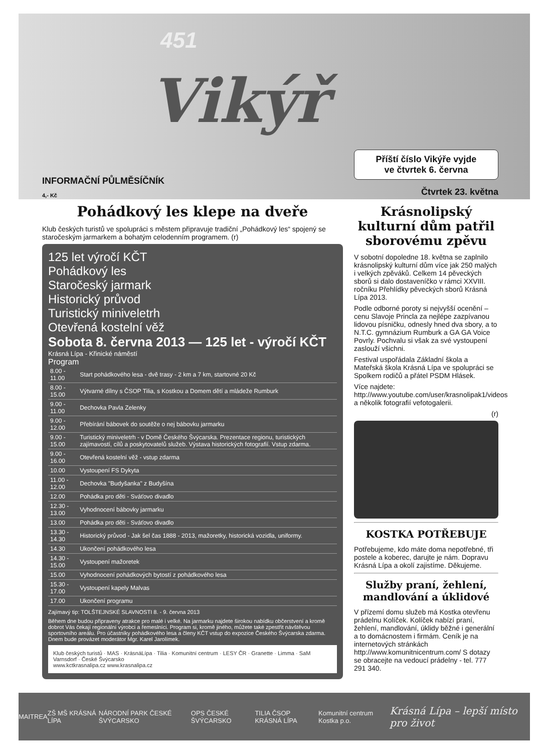451
Vikýř
INFORMAČNÍ PŮLMĚSÍČNÍK
4,- Kč
Pohádkový les klepe na dveře
Klub českých turistů ve spolupráci s městem připravuje tradiční „Pohádkový les“ spojený se staročeským jarmarkem a bohatým celodenním programem. (r)
125 let výročí KČT
Pohádkový les
Staročeský jarmark
Historický průvod
Turistický miniveletrh
Otevřená kostelní věž
Sobota 8. června 2013 — 125 let - výročí KČT
Krásná Lípa - Křinické náměstí
Program
| 8.00 - 11.00 | Start pohádkového lesa - dvě trasy - 2 km a 7 km, startovné 20 Kč |
| 8.00 - 15.00 | Výtvarné dílny s ČSOP Tilia, s Kostkou a Domem dětí a mládeže Rumburk |
| 9.00 - 11.00 | Dechovka Pavla Zelenky |
| 9.00 - 12.00 | Přebírání bábovek do soutěže o nej bábovku jarmarku |
| 9.00 - 15.00 | Turistický miniveletrh - v Domě Českého Švýcarska. Prezentace regionu, turistických zajímavostí, cílů a poskytovatelů služeb. Výstava historických fotografií. Vstup zdarma. |
| 9.00 - 16.00 | Otevřená kostelní věž - vstup zdarma |
| 10.00 | Vystoupení FS Dykyta |
| 11.00 - 12.00 | Dechovka "Budyšanka" z Budyšína |
| 12.00 | Pohádka pro děti - Sváťovo divadlo |
| 12.30 - 13.00 | Vyhodnocení bábovky jarmarku |
| 13.00 | Pohádka pro děti - Sváťovo divadlo |
| 13.30 - 14.30 | Historický průvod - Jak šel čas 1888 - 2013, mažoretky, historická vozidla, uniformy. |
| 14.30 | Ukončení pohádkového lesa |
| 14.30 - 15.00 | Vystoupení mažoretek |
| 15.00 | Vyhodnocení pohádkových bytostí z pohádkového lesa |
| 15.30 - 17.00 | Vystoupení kapely Malvas |
| 17.00 | Ukončení programu |
Zajímavý tip: TOLŠTEJNSKÉ SLAVNOSTI 8. - 9. června 2013
Během dne budou připraveny atrakce pro malé i velké. Na jarmarku najdete širokou nabídku občerstvení a kromě dobrot Vás čekají regionální výrobci a řemeslníci. Program si, kromě jiného, můžete také zpestřit návštěvou sportovního areálu. Pro účastníky pohádkového lesa a členy KČT vstup do expozice Českého Švýcarska zdarma. Dnem bude provázet moderátor Mgr. Karel Jarolímek.
Klub českých turistů · MAS · KrásnáLípa · Tilia · Komunitní centrum · LESY ČR · Granette · Limma · SaM Varnsdorf · České Švýcarsko
www.kctkrasnalipa.cz www.krasnalipa.cz
Příští číslo Vikýře vyjde
ve čtvrtek 6. června
Čtvrtek 23. května
Krásnolipský kulturní dům patřil sborovému zpěvu
V sobotní dopoledne 18. května se zaplnilo krásnolipský kulturní dům více jak 250 malých i velkých zpěváků. Celkem 14 pěveckých sborů si dalo dostaveníčko v rámci XXVIII. ročníku Přehlídky pěveckých sborů Krásná Lípa 2013.
Podle odborné poroty si nejvyšší ocenění – cenu Slavoje Princla za nejlépe zazpívanou lidovou písničku, odnesly hned dva sbory, a to N.T.C. gymnázium Rumburk a GA GA Voice Povrly. Pochvalu si však za své vystoupení zaslouží všichni.
Festival uspořádala Základní škola a Mateřská škola Krásná Lípa ve spolupráci se Spolkem rodičů a přátel PSDM Hlásek.
Více najdete: http://www.youtube.com/user/krasnolipak1/videos a několik fotografií vefotogalerii.
(r)
KOSTKA POTŘEBUJE
Potřebujeme, kdo máte doma nepotřebné, tři postele a koberec, darujte je nám. Dopravu Krásná Lípa a okolí zajistíme. Děkujeme.
Služby praní, žehlení, mandlování a úklidové
V přízemí domu služeb má Kostka otevřenu prádelnu Kolíček. Kolíček nabízí praní, žehlení, mandlování, úklidy běžné i generální a to domácnostem i firmám. Ceník je na internetových stránkách http://www.komunitnicentrum.com/ S dotazy se obracejte na vedoucí prádelny - tel. 777 291 340.
MAITREA ZŠ MŠ KRÁSNÁ LÍPA NÁRODNÍ PARK ČESKÉ ŠVÝCARSKO OPS ČESKÉ ŠVÝCARSKO TILIA ČSOP KRÁSNÁ LÍPA Komunitní centrum Kostka p.o. Krásná Lípa – lepší místo pro život